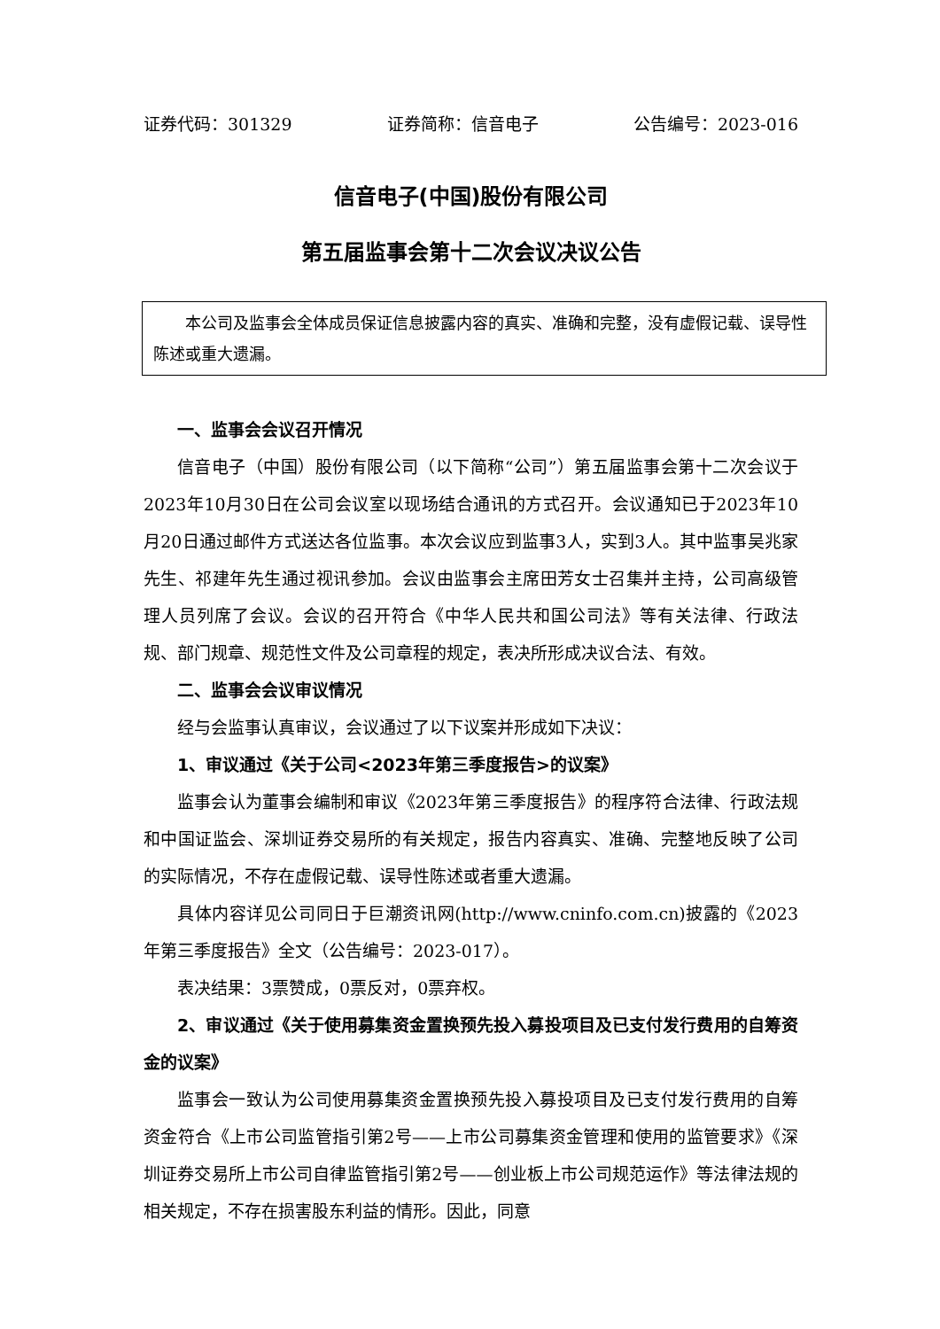证券代码：301329 证券简称：信音电子 公告编号：2023-016
信音电子(中国)股份有限公司
第五届监事会第十二次会议决议公告
本公司及监事会全体成员保证信息披露内容的真实、准确和完整，没有虚假记载、误导性陈述或重大遗漏。
一、监事会会议召开情况
信音电子（中国）股份有限公司（以下简称“公司”）第五届监事会第十二次会议于2023年10月30日在公司会议室以现场结合通讯的方式召开。会议通知已于2023年10月20日通过邮件方式送达各位监事。本次会议应到监事3人，实到3人。其中监事吴兆家先生、祁建年先生通过视讯参加。会议由监事会主席田芳女士召集并主持，公司高级管理人员列席了会议。会议的召开符合《中华人民共和国公司法》等有关法律、行政法规、部门规章、规范性文件及公司章程的规定，表决所形成决议合法、有效。
二、监事会会议审议情况
经与会监事认真审议，会议通过了以下议案并形成如下决议：
1、审议通过《关于公司<2023年第三季度报告>的议案》
监事会认为董事会编制和审议《2023年第三季度报告》的程序符合法律、行政法规和中国证监会、深圳证券交易所的有关规定，报告内容真实、准确、完整地反映了公司的实际情况，不存在虚假记载、误导性陈述或者重大遗漏。
具体内容详见公司同日于巨潮资讯网(http://www.cninfo.com.cn)披露的《2023年第三季度报告》全文（公告编号：2023-017）。
表决结果：3票赞成，0票反对，0票弃权。
2、审议通过《关于使用募集资金置换预先投入募投项目及已支付发行费用的自筹资金的议案》
监事会一致认为公司使用募集资金置换预先投入募投项目及已支付发行费用的自筹资金符合《上市公司监管指引第2号——上市公司募集资金管理和使用的监管要求》《深圳证券交易所上市公司自律监管指引第2号——创业板上市公司规范运作》等法律法规的相关规定，不存在损害股东利益的情形。因此，同意